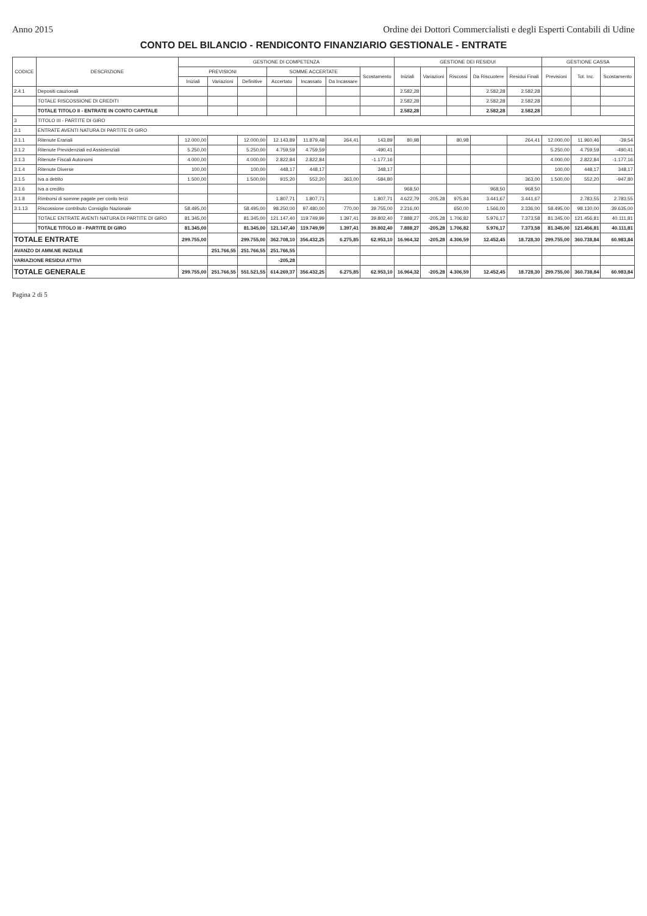Anno 2015 Ordine dei Dottori Commercialisti e degli Esperti Contabili di Udine
CONTO DEL BILANCIO - RENDICONTO FINANZIARIO GESTIONALE - ENTRATE
| CODICE | DESCRIZIONE | GESTIONE DI COMPETENZA | | | | | | | GESTIONE DEI RESIDUI | | | | | GESTIONE CASSA | | |
| --- | --- | --- | --- | --- | --- | --- | --- | --- | --- | --- | --- | --- | --- | --- | --- | --- |
| | | PREVISIONI | | | SOMME ACCERTATE | | | Scostamento | Iniziali | Variazioni | Riscossi | Da Riscuotere | Residui Finali | Previsioni | Tot. Inc. | Scostamento |
| | | Iniziali | Variazioni | Definitive | Accertato | Incassato | Da Incassare | | | | | | | | | |
| 2.4.1 | Depositi cauzionali | | | | | | | | 2.582,28 | | | 2.582,28 | 2.582,28 | | | |
| | TOTALE RISCOSSIONE DI CREDITI | | | | | | | | 2.582,28 | | | 2.582,28 | 2.582,28 | | | |
| | TOTALE TITOLO II - ENTRATE IN CONTO CAPITALE | | | | | | | | 2.582,28 | | | 2.582,28 | 2.582,28 | | | |
| 3 | TITOLO III - PARTITE DI GIRO | | | | | | | | | | | | | | | |
| 3.1 | ENTRATE AVENTI NATURA DI PARTITE DI GIRO | | | | | | | | | | | | | | | |
| 3.1.1 | Ritenute Erariali | 12.000,00 | | 12.000,00 | 12.143,89 | 11.879,48 | 264,41 | 143,89 | 80,98 | | 80,98 | | 264,41 | 12.000,00 | 11.960,46 | -39,54 |
| 3.1.2 | Ritenute Previdenziali ed Assistenziali | 5.250,00 | | 5.250,00 | 4.759,59 | 4.759,59 | | -490,41 | | | | | | 5.250,00 | 4.759,59 | -490,41 |
| 3.1.3 | Ritenute Fiscali Autonomi | 4.000,00 | | 4.000,00 | 2.822,84 | 2.822,84 | | -1.177,16 | | | | | | 4.000,00 | 2.822,84 | -1.177,16 |
| 3.1.4 | Ritenute Diverse | 100,00 | | 100,00 | 448,17 | 448,17 | | 348,17 | | | | | | 100,00 | 448,17 | 348,17 |
| 3.1.5 | Iva a debito | 1.500,00 | | 1.500,00 | 915,20 | 552,20 | 363,00 | -584,80 | | | | | 363,00 | 1.500,00 | 552,20 | -947,80 |
| 3.1.6 | Iva a credito | | | | | | | | 968,50 | | | 968,50 | 968,50 | | | |
| 3.1.8 | Rimborsi di somme pagate per conto terzi | | | | 1.807,71 | 1.807,71 | | 1.807,71 | 4.622,79 | -205,28 | 975,84 | 3.441,67 | 3.441,67 | | 2.783,55 | 2.783,55 |
| 3.1.13 | Riscossione contributo Consiglio Nazionale | 58.495,00 | | 58.495,00 | 98.250,00 | 97.480,00 | 770,00 | 39.755,00 | 2.216,00 | | 650,00 | 1.566,00 | 2.336,00 | 58.495,00 | 98.130,00 | 39.635,00 |
| | TOTALE ENTRATE AVENTI NATURA DI PARTITE DI GIRO | 81.345,00 | | 81.345,00 | 121.147,40 | 119.749,99 | 1.397,41 | 39.802,40 | 7.888,27 | -205,28 | 1.706,82 | 5.976,17 | 7.373,58 | 81.345,00 | 121.456,81 | 40.111,81 |
| | TOTALE TITOLO III - PARTITE DI GIRO | 81.345,00 | | 81.345,00 | 121.147,40 | 119.749,99 | 1.397,41 | 39.802,40 | 7.888,27 | -205,28 | 1.706,82 | 5.976,17 | 7.373,58 | 81.345,00 | 121.456,81 | 40.111,81 |
| TOTALE ENTRATE | | 299.755,00 | | 299.755,00 | 362.708,10 | 356.432,25 | 6.275,85 | 62.953,10 | 16.964,32 | -205,28 | 4.306,59 | 12.452,45 | 18.728,30 | 299.755,00 | 360.738,84 | 60.983,84 |
| AVANZO DI AMM.NE INIZIALE | | | 251.766,55 | 251.766,55 | 251.766,55 | | | | | | | | | | | |
| VARIAZIONE RESIDUI ATTIVI | | | | | -205,28 | | | | | | | | | | | |
| TOTALE GENERALE | | 299.755,00 | 251.766,55 | 551.521,55 | 614.269,37 | 356.432,25 | 6.275,85 | 62.953,10 | 16.964,32 | -205,28 | 4.306,59 | 12.452,45 | 18.728,30 | 299.755,00 | 360.738,84 | 60.983,84 |
Pagina 2 di 5